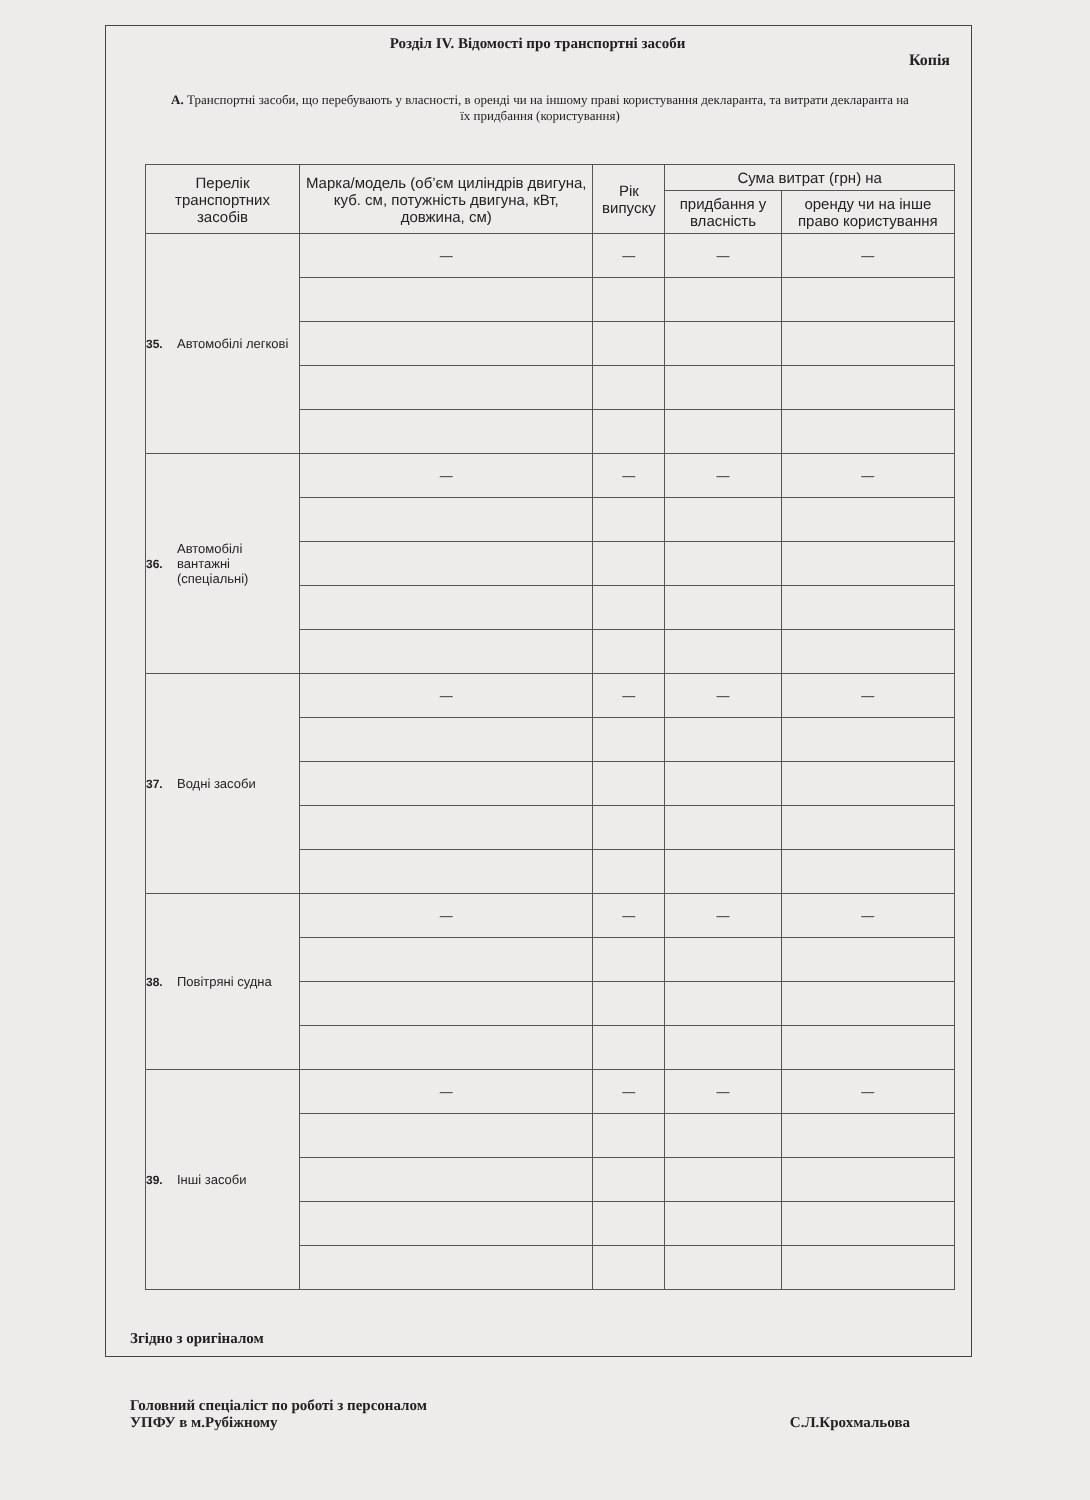Розділ IV. Відомості про транспортні засоби
Копія
А. Транспортні засоби, що перебувають у власності, в оренді чи на іншому праві користування декларанта, та витрати декларанта на їх придбання (користування)
| Перелік транспортних засобів | | Марка/модель (об’єм циліндрів двигуна, куб. см, потужність двигуна, кВт, довжина, см) | Рік випуску | Сума витрат (грн) на | |
| --- | --- | --- | --- | --- | --- |
| | | | | придбання у власність | оренду чи на інше право користування |
| 35. | Автомобілі легкові | — | — | — | — |
| 36. | Автомобілі вантажні (спеціальні) | — | — | — | — |
| 37. | Водні засоби | — | — | — | — |
| 38. | Повітряні судна | — | — | — | — |
| 39. | Інші засоби | — | — | — | — |
Згідно з оригіналом
Головний спеціаліст по роботі з персоналом
УПФУ в м.Рубіжному С.Л.Крохмальова